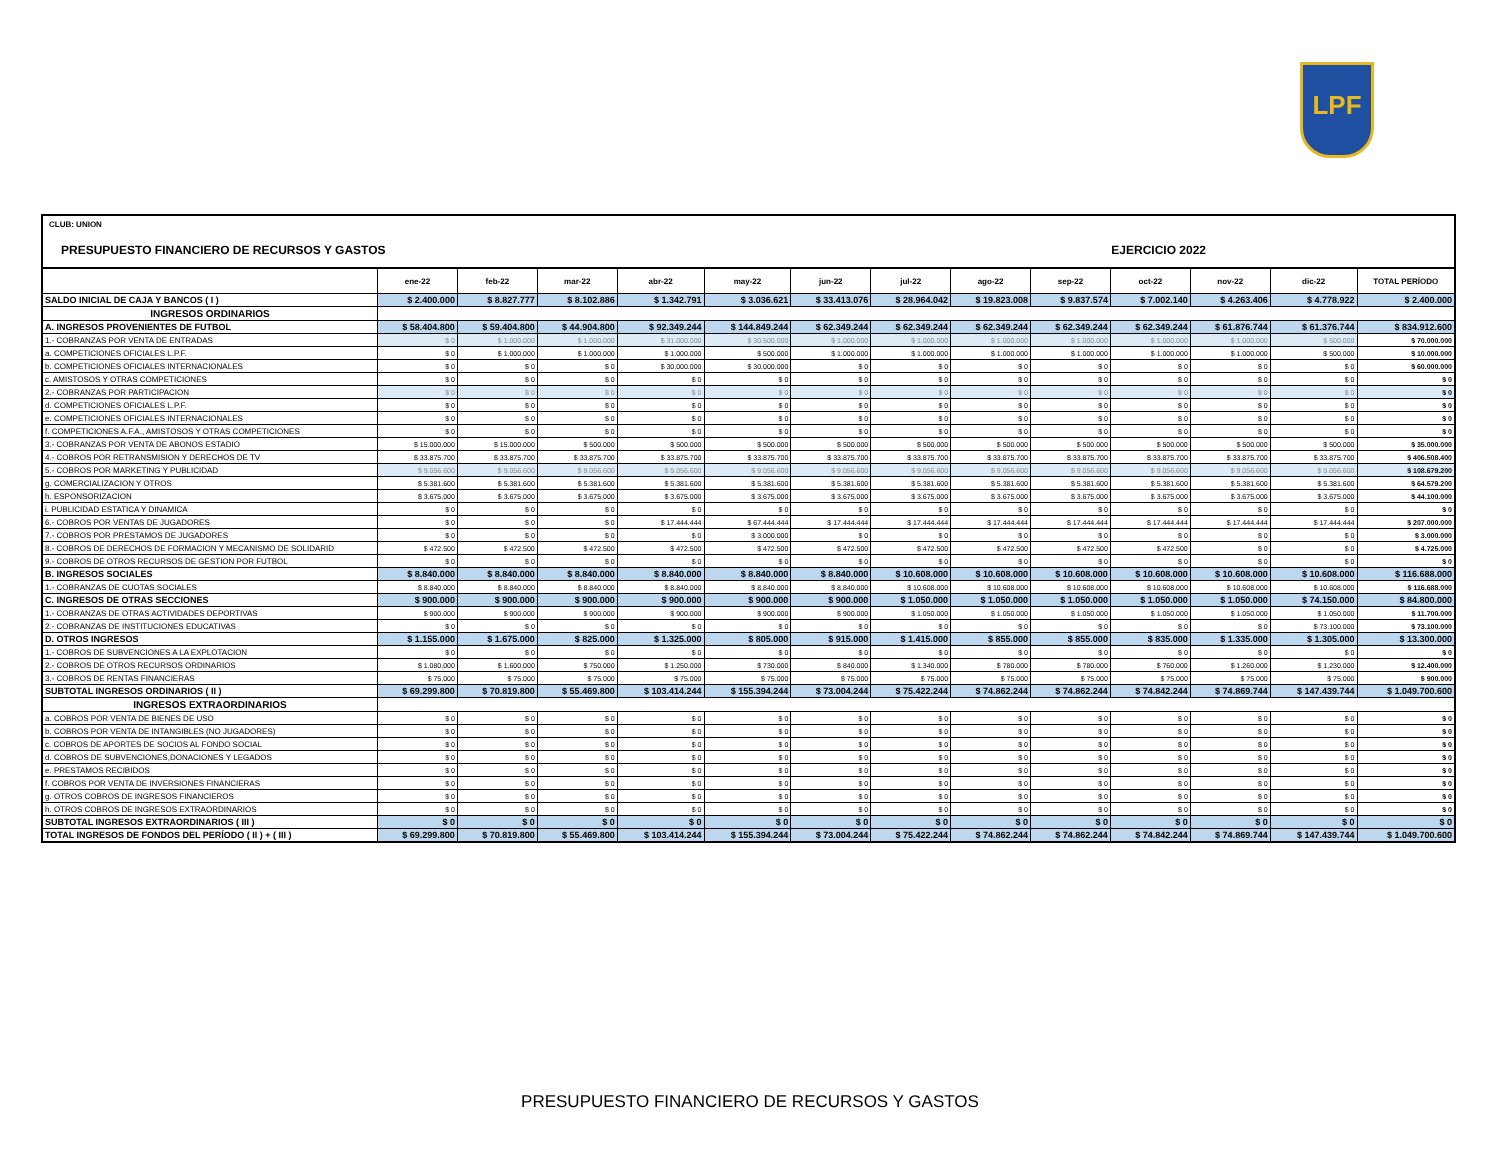LPF
CLUB: UNION
PRESUPUESTO FINANCIERO DE RECURSOS Y GASTOS EJERCICIO 2022
| | ene-22 | feb-22 | mar-22 | abr-22 | may-22 | jun-22 | jul-22 | ago-22 | sep-22 | oct-22 | nov-22 | dic-22 | TOTAL PERÍODO |
| --- | --- | --- | --- | --- | --- | --- | --- | --- | --- | --- | --- | --- | --- |
| SALDO INICIAL DE CAJA Y BANCOS ( I ) | $ 2.400.000 | $ 8.827.777 | $ 8.102.886 | $ 1.342.791 | $ 3.036.621 | $ 33.413.076 | $ 28.964.042 | $ 19.823.008 | $ 9.837.574 | $ 7.002.140 | $ 4.263.406 | $ 4.778.922 | $ 2.400.000 |
| INGRESOS ORDINARIOS | | | | | | | | | | | | | |
| A. INGRESOS PROVENIENTES DE FUTBOL | $ 58.404.800 | $ 59.404.800 | $ 44.904.800 | $ 92.349.244 | $ 144.849.244 | $ 62.349.244 | $ 62.349.244 | $ 62.349.244 | $ 62.349.244 | $ 62.349.244 | $ 61.876.744 | $ 61.376.744 | $ 834.912.600 |
| 1.- COBRANZAS POR VENTA DE ENTRADAS | $ 0 | $ 1.000.000 | $ 1.000.000 | $ 31.000.000 | $ 30.500.000 | $ 1.000.000 | $ 1.000.000 | $ 1.000.000 | $ 1.000.000 | $ 1.000.000 | $ 1.000.000 | $ 500.000 | $ 70.000.000 |
| a. COMPETICIONES OFICIALES L.P.F. | $ 0 | $ 1.000.000 | $ 1.000.000 | $ 1.000.000 | $ 500.000 | $ 1.000.000 | $ 1.000.000 | $ 1.000.000 | $ 1.000.000 | $ 1.000.000 | $ 1.000.000 | $ 500.000 | $ 10.000.000 |
| b. COMPETICIONES OFICIALES INTERNACIONALES | $ 0 | $ 0 | $ 0 | $ 30.000.000 | $ 30.000.000 | $ 0 | $ 0 | $ 0 | $ 0 | $ 0 | $ 0 | $ 0 | $ 60.000.000 |
| c. AMISTOSOS Y OTRAS COMPETICIONES | $ 0 | $ 0 | $ 0 | $ 0 | $ 0 | $ 0 | $ 0 | $ 0 | $ 0 | $ 0 | $ 0 | $ 0 | $ 0 |
| 2.- COBRANZAS POR PARTICIPACION | $ 0 | $ 0 | $ 0 | $ 0 | $ 0 | $ 0 | $ 0 | $ 0 | $ 0 | $ 0 | $ 0 | $ 0 | $ 0 |
| d. COMPETICIONES OFICIALES L.P.F. | $ 0 | $ 0 | $ 0 | $ 0 | $ 0 | $ 0 | $ 0 | $ 0 | $ 0 | $ 0 | $ 0 | $ 0 | $ 0 |
| e. COMPETICIONES OFICIALES INTERNACIONALES | $ 0 | $ 0 | $ 0 | $ 0 | $ 0 | $ 0 | $ 0 | $ 0 | $ 0 | $ 0 | $ 0 | $ 0 | $ 0 |
| f. COMPETICIONES A.F.A., AMISTOSOS Y OTRAS COMPETICIONES | $ 0 | $ 0 | $ 0 | $ 0 | $ 0 | $ 0 | $ 0 | $ 0 | $ 0 | $ 0 | $ 0 | $ 0 | $ 0 |
| 3.- COBRANZAS POR VENTA DE ABONOS ESTADIO | $ 15.000.000 | $ 15.000.000 | $ 500.000 | $ 500.000 | $ 500.000 | $ 500.000 | $ 500.000 | $ 500.000 | $ 500.000 | $ 500.000 | $ 500.000 | $ 500.000 | $ 35.000.000 |
| 4.- COBROS POR RETRANSMISION Y DERECHOS DE TV | $ 33.875.700 | $ 33.875.700 | $ 33.875.700 | $ 33.875.700 | $ 33.875.700 | $ 33.875.700 | $ 33.875.700 | $ 33.875.700 | $ 33.875.700 | $ 33.875.700 | $ 33.875.700 | $ 33.875.700 | $ 406.508.400 |
| 5.- COBROS POR MARKETING Y PUBLICIDAD | $ 9.056.600 | $ 9.056.600 | $ 9.056.600 | $ 9.056.600 | $ 9.056.600 | $ 9.056.600 | $ 9.056.600 | $ 9.056.600 | $ 9.056.600 | $ 9.056.600 | $ 9.056.600 | $ 9.056.600 | $ 108.679.200 |
| g. COMERCIALIZACION Y OTROS | $ 5.381.600 | $ 5.381.600 | $ 5.381.600 | $ 5.381.600 | $ 5.381.600 | $ 5.381.600 | $ 5.381.600 | $ 5.381.600 | $ 5.381.600 | $ 5.381.600 | $ 5.381.600 | $ 5.381.600 | $ 64.579.200 |
| h. ESPONSORIZACION | $ 3.675.000 | $ 3.675.000 | $ 3.675.000 | $ 3.675.000 | $ 3.675.000 | $ 3.675.000 | $ 3.675.000 | $ 3.675.000 | $ 3.675.000 | $ 3.675.000 | $ 3.675.000 | $ 3.675.000 | $ 44.100.000 |
| i. PUBLICIDAD ESTATICA Y DINAMICA | $ 0 | $ 0 | $ 0 | $ 0 | $ 0 | $ 0 | $ 0 | $ 0 | $ 0 | $ 0 | $ 0 | $ 0 | $ 0 |
| 6.- COBROS POR VENTAS DE JUGADORES | $ 0 | $ 0 | $ 0 | $ 17.444.444 | $ 67.444.444 | $ 17.444.444 | $ 17.444.444 | $ 17.444.444 | $ 17.444.444 | $ 17.444.444 | $ 17.444.444 | $ 17.444.444 | $ 207.000.000 |
| 7.- COBROS POR PRESTAMOS DE JUGADORES | $ 0 | $ 0 | $ 0 | $ 0 | $ 3.000.000 | $ 0 | $ 0 | $ 0 | $ 0 | $ 0 | $ 0 | $ 0 | $ 3.000.000 |
| 8.- COBROS DE DERECHOS DE FORMACION Y MECANISMO DE SOLIDARID | $ 472.500 | $ 472.500 | $ 472.500 | $ 472.500 | $ 472.500 | $ 472.500 | $ 472.500 | $ 472.500 | $ 472.500 | $ 472.500 | $ 0 | $ 0 | $ 4.725.000 |
| 9.- COBROS DE OTROS RECURSOS DE GESTION POR FUTBOL | $ 0 | $ 0 | $ 0 | $ 0 | $ 0 | $ 0 | $ 0 | $ 0 | $ 0 | $ 0 | $ 0 | $ 0 | $ 0 |
| B. INGRESOS SOCIALES | $ 8.840.000 | $ 8.840.000 | $ 8.840.000 | $ 8.840.000 | $ 8.840.000 | $ 8.840.000 | $ 10.608.000 | $ 10.608.000 | $ 10.608.000 | $ 10.608.000 | $ 10.608.000 | $ 10.608.000 | $ 116.688.000 |
| 1.- COBRANZAS DE CUOTAS SOCIALES | $ 8.840.000 | $ 8.840.000 | $ 8.840.000 | $ 8.840.000 | $ 8.840.000 | $ 8.840.000 | $ 10.608.000 | $ 10.608.000 | $ 10.608.000 | $ 10.608.000 | $ 10.608.000 | $ 10.608.000 | $ 116.688.000 |
| C. INGRESOS DE OTRAS SECCIONES | $ 900.000 | $ 900.000 | $ 900.000 | $ 900.000 | $ 900.000 | $ 900.000 | $ 1.050.000 | $ 1.050.000 | $ 1.050.000 | $ 1.050.000 | $ 1.050.000 | $ 74.150.000 | $ 84.800.000 |
| 1.- COBRANZAS DE OTRAS ACTIVIDADES DEPORTIVAS | $ 900.000 | $ 900.000 | $ 900.000 | $ 900.000 | $ 900.000 | $ 900.000 | $ 1.050.000 | $ 1.050.000 | $ 1.050.000 | $ 1.050.000 | $ 1.050.000 | $ 1.050.000 | $ 11.700.000 |
| 2.- COBRANZAS DE INSTITUCIONES EDUCATIVAS | $ 0 | $ 0 | $ 0 | $ 0 | $ 0 | $ 0 | $ 0 | $ 0 | $ 0 | $ 0 | $ 0 | $ 73.100.000 | $ 73.100.000 |
| D. OTROS INGRESOS | $ 1.155.000 | $ 1.675.000 | $ 825.000 | $ 1.325.000 | $ 805.000 | $ 915.000 | $ 1.415.000 | $ 855.000 | $ 855.000 | $ 835.000 | $ 1.335.000 | $ 1.305.000 | $ 13.300.000 |
| 1.- COBROS DE SUBVENCIONES A LA EXPLOTACION | $ 0 | $ 0 | $ 0 | $ 0 | $ 0 | $ 0 | $ 0 | $ 0 | $ 0 | $ 0 | $ 0 | $ 0 | $ 0 |
| 2.- COBROS DE OTROS RECURSOS ORDINARIOS | $ 1.080.000 | $ 1.600.000 | $ 750.000 | $ 1.250.000 | $ 730.000 | $ 840.000 | $ 1.340.000 | $ 780.000 | $ 780.000 | $ 760.000 | $ 1.260.000 | $ 1.230.000 | $ 12.400.000 |
| 3.- COBROS DE RENTAS FINANCIERAS | $ 75.000 | $ 75.000 | $ 75.000 | $ 75.000 | $ 75.000 | $ 75.000 | $ 75.000 | $ 75.000 | $ 75.000 | $ 75.000 | $ 75.000 | $ 75.000 | $ 900.000 |
| SUBTOTAL INGRESOS ORDINARIOS ( II ) | $ 69.299.800 | $ 70.819.800 | $ 55.469.800 | $ 103.414.244 | $ 155.394.244 | $ 73.004.244 | $ 75.422.244 | $ 74.862.244 | $ 74.862.244 | $ 74.842.244 | $ 74.869.744 | $ 147.439.744 | $ 1.049.700.600 |
| INGRESOS EXTRAORDINARIOS | | | | | | | | | | | | | |
| a. COBROS POR VENTA DE BIENES DE USO | $ 0 | $ 0 | $ 0 | $ 0 | $ 0 | $ 0 | $ 0 | $ 0 | $ 0 | $ 0 | $ 0 | $ 0 | $ 0 |
| b. COBROS POR VENTA DE INTANGIBLES (NO JUGADORES) | $ 0 | $ 0 | $ 0 | $ 0 | $ 0 | $ 0 | $ 0 | $ 0 | $ 0 | $ 0 | $ 0 | $ 0 | $ 0 |
| c. COBROS DE APORTES DE SOCIOS AL FONDO SOCIAL | $ 0 | $ 0 | $ 0 | $ 0 | $ 0 | $ 0 | $ 0 | $ 0 | $ 0 | $ 0 | $ 0 | $ 0 | $ 0 |
| d. COBROS DE SUBVENCIONES,DONACIONES Y LEGADOS | $ 0 | $ 0 | $ 0 | $ 0 | $ 0 | $ 0 | $ 0 | $ 0 | $ 0 | $ 0 | $ 0 | $ 0 | $ 0 |
| e. PRESTAMOS RECIBIDOS | $ 0 | $ 0 | $ 0 | $ 0 | $ 0 | $ 0 | $ 0 | $ 0 | $ 0 | $ 0 | $ 0 | $ 0 | $ 0 |
| f. COBROS POR VENTA DE INVERSIONES FINANCIERAS | $ 0 | $ 0 | $ 0 | $ 0 | $ 0 | $ 0 | $ 0 | $ 0 | $ 0 | $ 0 | $ 0 | $ 0 | $ 0 |
| g. OTROS COBROS DE INGRESOS FINANCIEROS | $ 0 | $ 0 | $ 0 | $ 0 | $ 0 | $ 0 | $ 0 | $ 0 | $ 0 | $ 0 | $ 0 | $ 0 | $ 0 |
| h. OTROS COBROS DE INGRESOS EXTRAORDINARIOS | $ 0 | $ 0 | $ 0 | $ 0 | $ 0 | $ 0 | $ 0 | $ 0 | $ 0 | $ 0 | $ 0 | $ 0 | $ 0 |
| SUBTOTAL INGRESOS EXTRAORDINARIOS ( III ) | $ 0 | $ 0 | $ 0 | $ 0 | $ 0 | $ 0 | $ 0 | $ 0 | $ 0 | $ 0 | $ 0 | $ 0 | $ 0 |
| TOTAL INGRESOS DE FONDOS DEL PERÍODO ( II ) + ( III ) | $ 69.299.800 | $ 70.819.800 | $ 55.469.800 | $ 103.414.244 | $ 155.394.244 | $ 73.004.244 | $ 75.422.244 | $ 74.862.244 | $ 74.862.244 | $ 74.842.244 | $ 74.869.744 | $ 147.439.744 | $ 1.049.700.600 |
PRESUPUESTO FINANCIERO DE RECURSOS Y GASTOS